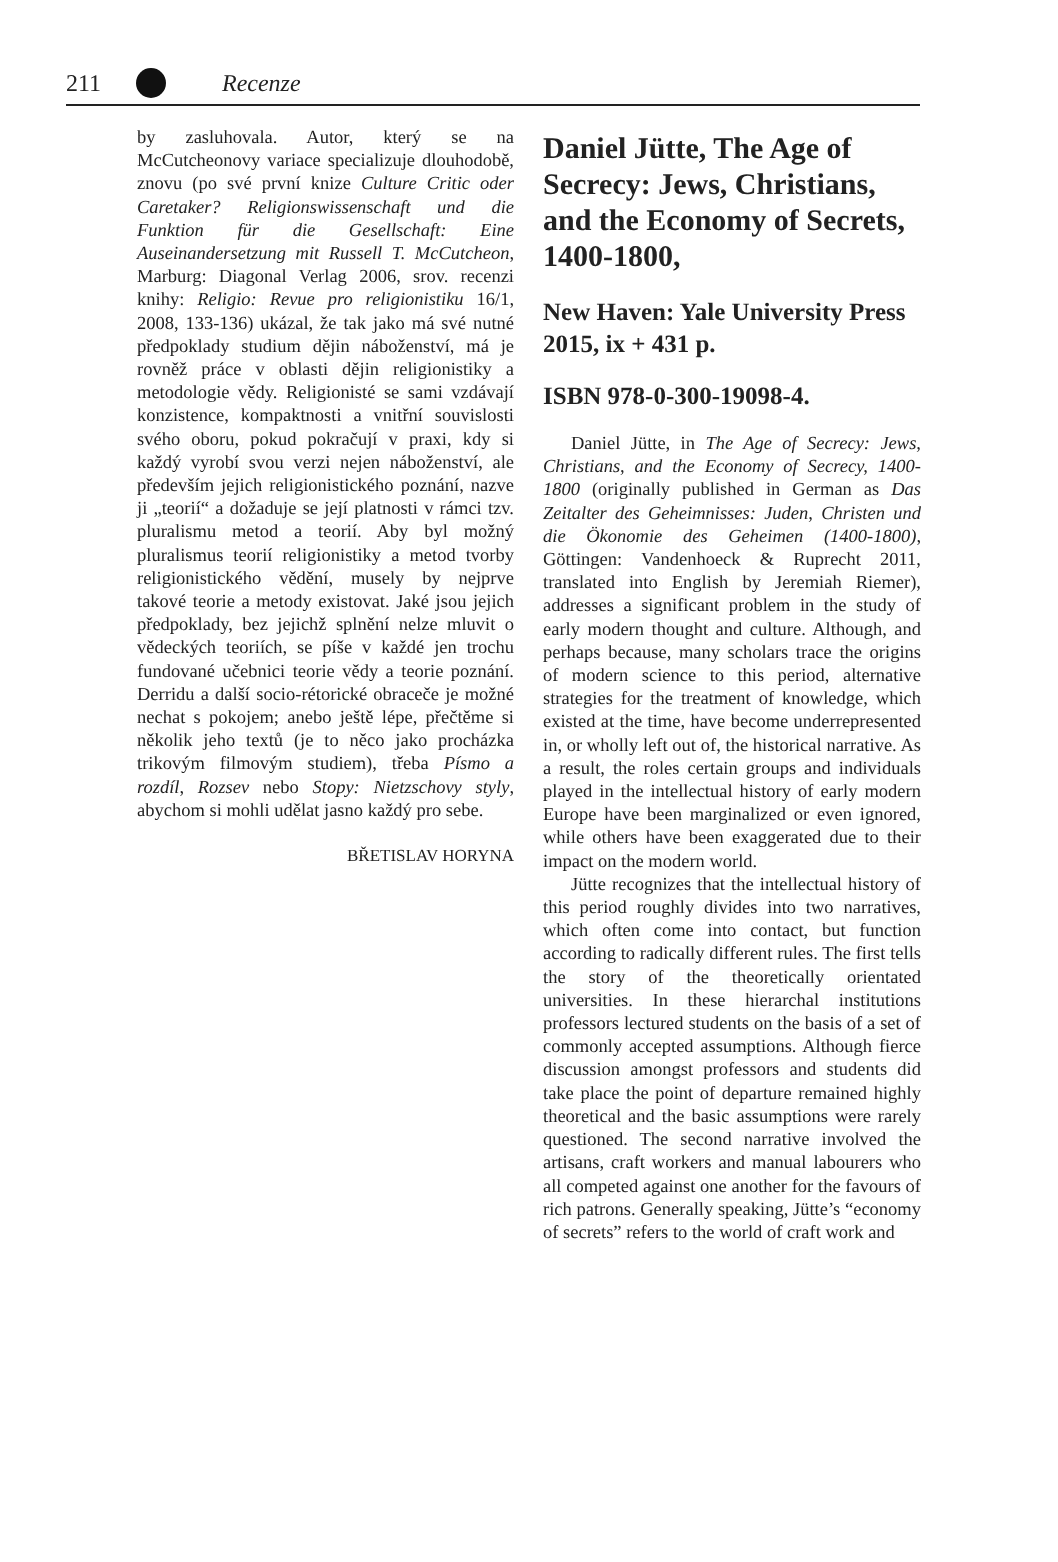211 Recenze
by zasluhovala. Autor, který se na McCutcheonovy variace specializuje dlouhodobě, znovu (po své první knize Culture Critic oder Caretaker? Religionswissenschaft und die Funktion für die Gesellschaft: Eine Auseinandersetzung mit Russell T. McCutcheon, Marburg: Diagonal Verlag 2006, srov. recenzi knihy: Religio: Revue pro religionistiku 16/1, 2008, 133-136) ukázal, že tak jako má své nutné předpoklady studium dějin náboženství, má je rovněž práce v oblasti dějin religionistiky a metodologie vědy. Religionisté se sami vzdávají konzistence, kompaktnosti a vnitřní souvislosti svého oboru, pokud pokračují v praxi, kdy si každý vyrobí svou verzi nejen náboženství, ale především jejich religionistického poznání, nazve ji „teorií“ a dožaduje se její platnosti v rámci tzv. pluralismu metod a teorií. Aby byl možný pluralismus teorií religionistiky a metod tvorby religionistického vědění, musely by nejprve takové teorie a metody existovat. Jaké jsou jejich předpoklady, bez jejichž splnění nelze mluvit o vědeckých teoriích, se píše v každé jen trochu fundované učebnici teorie vědy a teorie poznání. Derridu a další socio-rétorické obraceče je možné nechat s pokojem; anebo ještě lépe, přečtěme si několik jeho textů (je to něco jako procházka trikovým filmovým studiem), třeba Písmo a rozdíl, Rozsev nebo Stopy: Nietzschovy styly, abychom si mohli udělat jasno každý pro sebe.
BŘETISLAV HORYNA
Daniel Jütte, The Age of Secrecy: Jews, Christians, and the Economy of Secrets, 1400-1800,
New Haven: Yale University Press 2015, ix + 431 p.
ISBN 978-0-300-19098-4.
Daniel Jütte, in The Age of Secrecy: Jews, Christians, and the Economy of Secrecy, 1400-1800 (originally published in German as Das Zeitalter des Geheimnisses: Juden, Christen und die Ökonomie des Geheimen (1400-1800), Göttingen: Vandenhoeck & Ruprecht 2011, translated into English by Jeremiah Riemer), addresses a significant problem in the study of early modern thought and culture. Although, and perhaps because, many scholars trace the origins of modern science to this period, alternative strategies for the treatment of knowledge, which existed at the time, have become underrepresented in, or wholly left out of, the historical narrative. As a result, the roles certain groups and individuals played in the intellectual history of early modern Europe have been marginalized or even ignored, while others have been exaggerated due to their impact on the modern world.
Jütte recognizes that the intellectual history of this period roughly divides into two narratives, which often come into contact, but function according to radically different rules. The first tells the story of the theoretically orientated universities. In these hierarchal institutions professors lectured students on the basis of a set of commonly accepted assumptions. Although fierce discussion amongst professors and students did take place the point of departure remained highly theoretical and the basic assumptions were rarely questioned. The second narrative involved the artisans, craft workers and manual labourers who all competed against one another for the favours of rich patrons. Generally speaking, Jütte’s “economy of secrets” refers to the world of craft work and